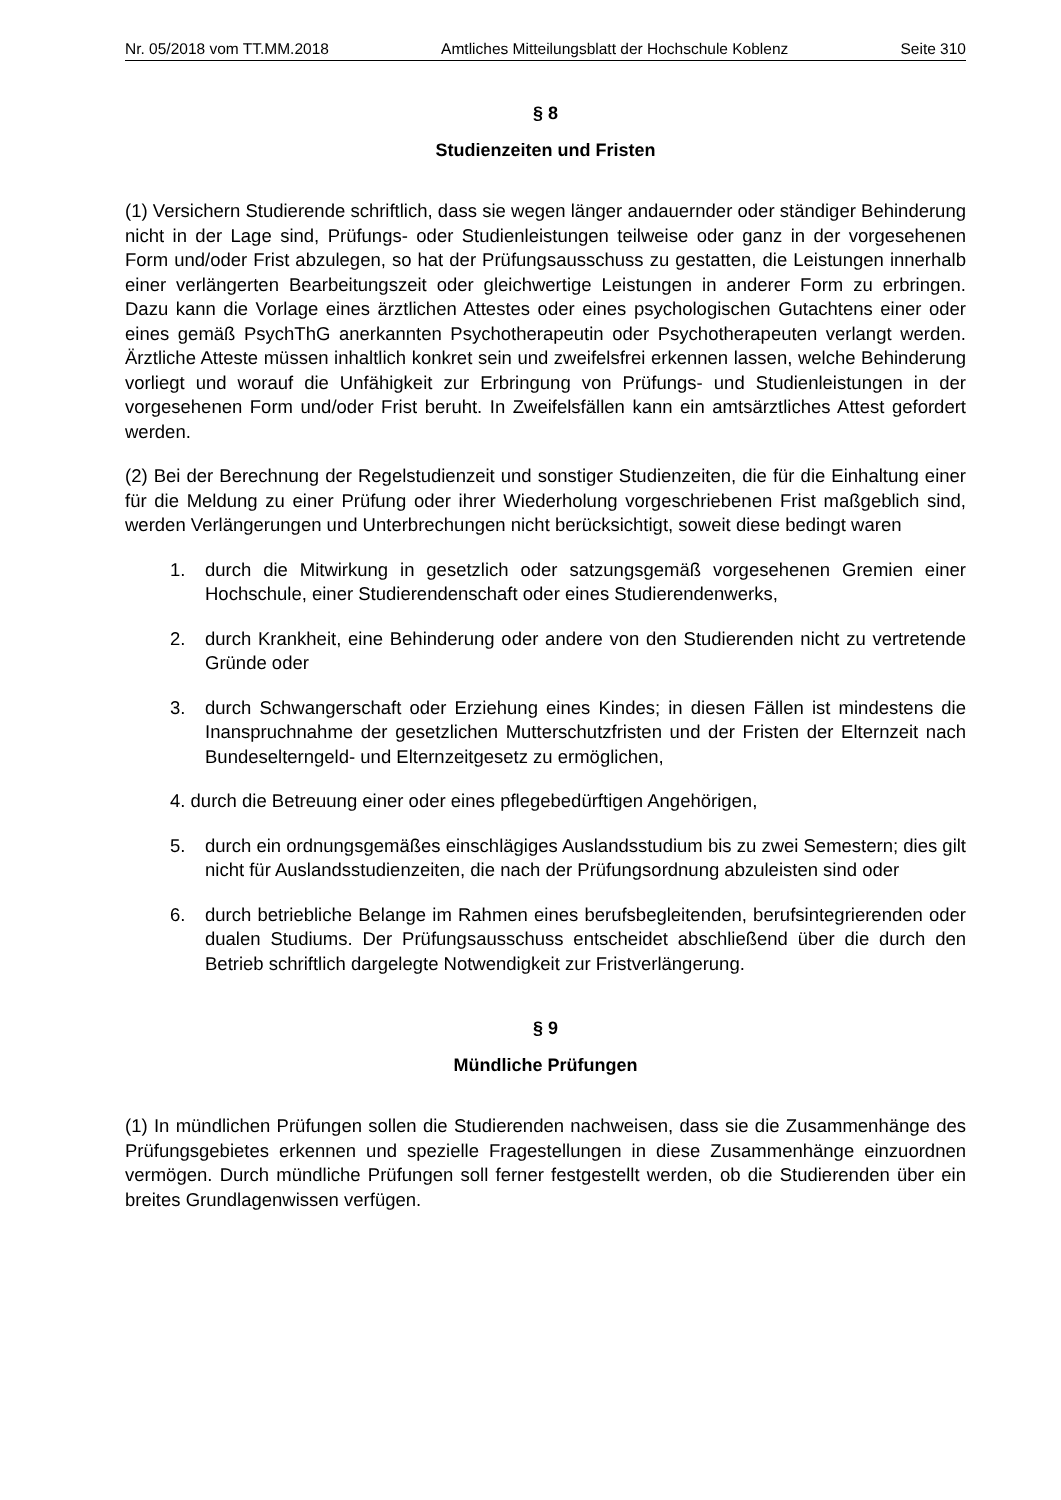Nr. 05/2018 vom TT.MM.2018 Amtliches Mitteilungsblatt der Hochschule Koblenz Seite 310
§ 8
Studienzeiten und Fristen
(1) Versichern Studierende schriftlich, dass sie wegen länger andauernder oder ständiger Behinderung nicht in der Lage sind, Prüfungs- oder Studienleistungen teilweise oder ganz in der vorgesehenen Form und/oder Frist abzulegen, so hat der Prüfungsausschuss zu gestatten, die Leistungen innerhalb einer verlängerten Bearbeitungszeit oder gleichwertige Leistungen in anderer Form zu erbringen. Dazu kann die Vorlage eines ärztlichen Attestes oder eines psychologischen Gutachtens einer oder eines gemäß PsychThG anerkannten Psychotherapeutin oder Psychotherapeuten verlangt werden. Ärztliche Atteste müssen inhaltlich konkret sein und zweifelsfrei erkennen lassen, welche Behinderung vorliegt und worauf die Unfähigkeit zur Erbringung von Prüfungs- und Studienleistungen in der vorgesehenen Form und/oder Frist beruht. In Zweifelsfällen kann ein amtsärztliches Attest gefordert werden.
(2) Bei der Berechnung der Regelstudienzeit und sonstiger Studienzeiten, die für die Einhaltung einer für die Meldung zu einer Prüfung oder ihrer Wiederholung vorgeschriebenen Frist maßgeblich sind, werden Verlängerungen und Unterbrechungen nicht berücksichtigt, soweit diese bedingt waren
1. durch die Mitwirkung in gesetzlich oder satzungsgemäß vorgesehenen Gremien einer Hochschule, einer Studierendenschaft oder eines Studierendenwerks,
2. durch Krankheit, eine Behinderung oder andere von den Studierenden nicht zu vertretende Gründe oder
3. durch Schwangerschaft oder Erziehung eines Kindes; in diesen Fällen ist mindestens die Inanspruchnahme der gesetzlichen Mutterschutzfristen und der Fristen der Elternzeit nach Bundeselterngeld- und Elternzeitgesetz zu ermöglichen,
4. durch die Betreuung einer oder eines pflegebedürftigen Angehörigen,
5. durch ein ordnungsgemäßes einschlägiges Auslandsstudium bis zu zwei Semestern; dies gilt nicht für Auslandsstudienzeiten, die nach der Prüfungsordnung abzuleisten sind oder
6. durch betriebliche Belange im Rahmen eines berufsbegleitenden, berufsintegrierenden oder dualen Studiums. Der Prüfungsausschuss entscheidet abschließend über die durch den Betrieb schriftlich dargelegte Notwendigkeit zur Fristverlängerung.
§ 9
Mündliche Prüfungen
(1) In mündlichen Prüfungen sollen die Studierenden nachweisen, dass sie die Zusammenhänge des Prüfungsgebietes erkennen und spezielle Fragestellungen in diese Zusammenhänge einzuordnen vermögen. Durch mündliche Prüfungen soll ferner festgestellt werden, ob die Studierenden über ein breites Grundlagenwissen verfügen.